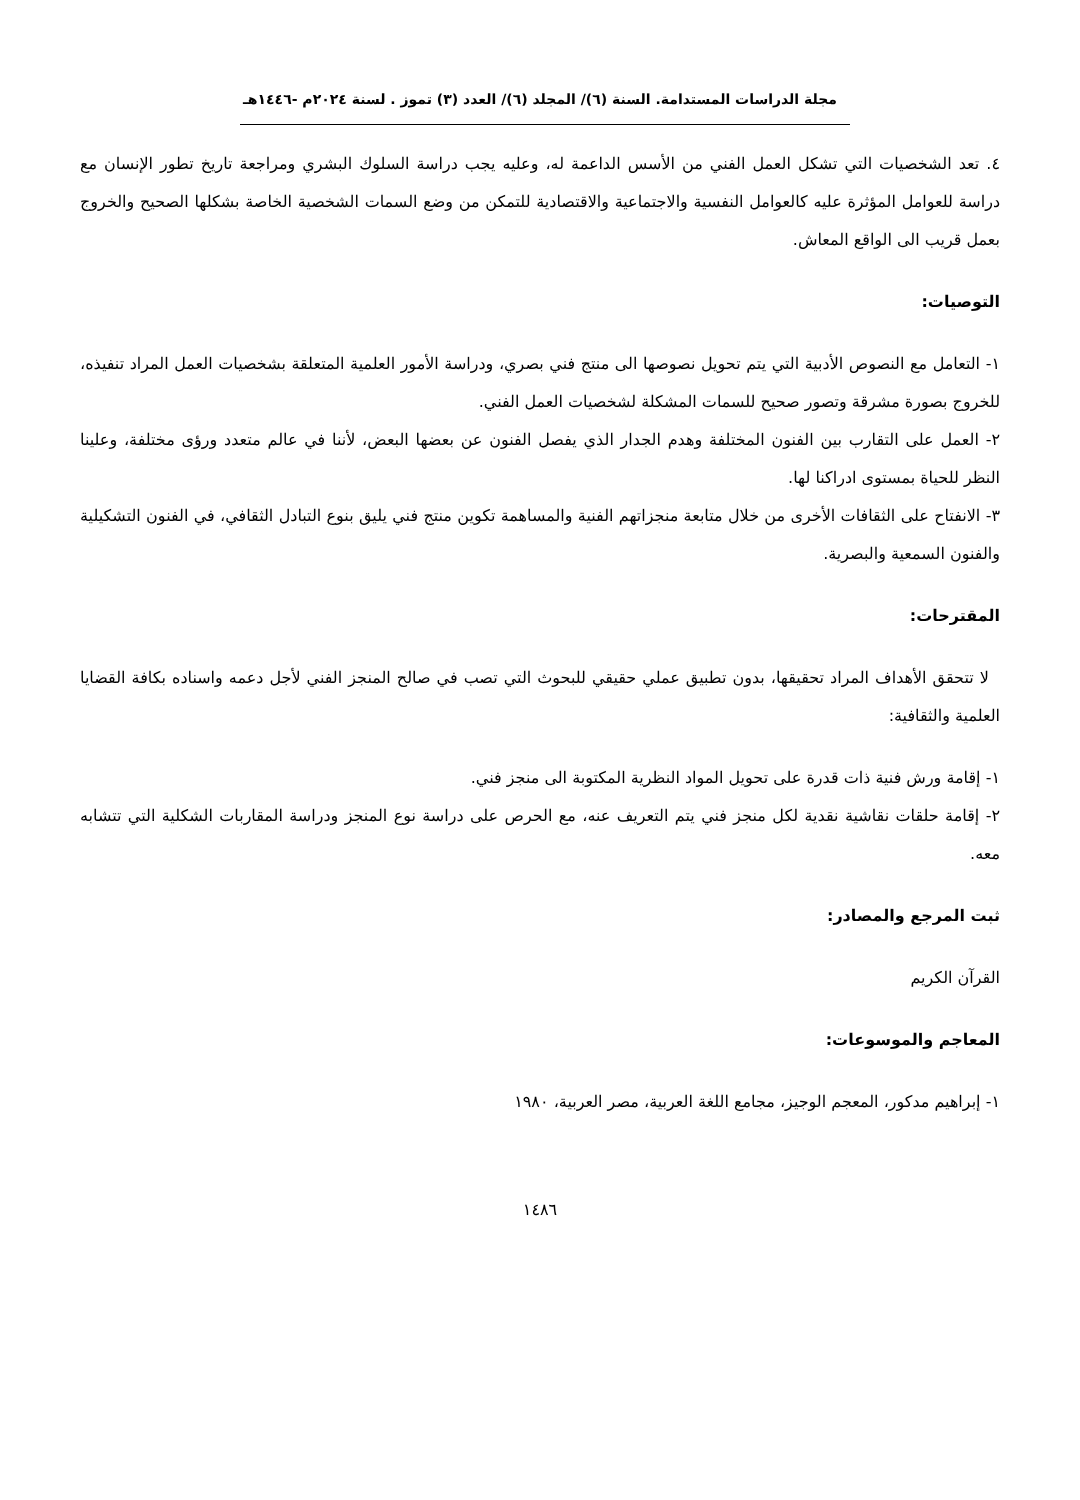مجلة الدراسات المستدامة. السنة (٦)/ المجلد (٦)/ العدد (٣) تموز . لسنة ٢٠٢٤م -١٤٤٦هـ
٤. تعد الشخصيات التي تشكل العمل الفني من الأسس الداعمة له، وعليه يجب دراسة السلوك البشري ومراجعة تاريخ تطور الإنسان مع دراسة للعوامل المؤثرة عليه كالعوامل النفسية والاجتماعية والاقتصادية للتمكن من وضع السمات الشخصية الخاصة بشكلها الصحيح والخروج بعمل قريب الى الواقع المعاش.
التوصيات:
١- التعامل مع النصوص الأدبية التي يتم تحويل نصوصها الى منتج فني بصري، ودراسة الأمور العلمية المتعلقة بشخصيات العمل المراد تنفيذه، للخروج بصورة مشرقة وتصور صحيح للسمات المشكلة لشخصيات العمل الفني.
٢- العمل على التقارب بين الفنون المختلفة وهدم الجدار الذي يفصل الفنون عن بعضها البعض، لأننا في عالم متعدد ورؤى مختلفة، وعلينا النظر للحياة بمستوى ادراكنا لها.
٣- الانفتاح على الثقافات الأخرى من خلال متابعة منجزاتهم الفنية والمساهمة تكوين منتج فني يليق بنوع التبادل الثقافي، في الفنون التشكيلية والفنون السمعية والبصرية.
المقترحات:
لا تتحقق الأهداف المراد تحقيقها، بدون تطبيق عملي حقيقي للبحوث التي تصب في صالح المنجز الفني لأجل دعمه واسناده بكافة القضايا العلمية والثقافية:
١- إقامة ورش فنية ذات قدرة على تحويل المواد النظرية المكتوبة الى منجز فني.
٢- إقامة حلقات نقاشية نقدية لكل منجز فني يتم التعريف عنه، مع الحرص على دراسة نوع المنجز ودراسة المقاربات الشكلية التي تتشابه معه.
ثبت المرجع والمصادر:
القرآن الكريم
المعاجم والموسوعات:
١- إبراهيم مدكور، المعجم الوجيز، مجامع اللغة العربية، مصر العربية، ١٩٨٠
١٤٨٦